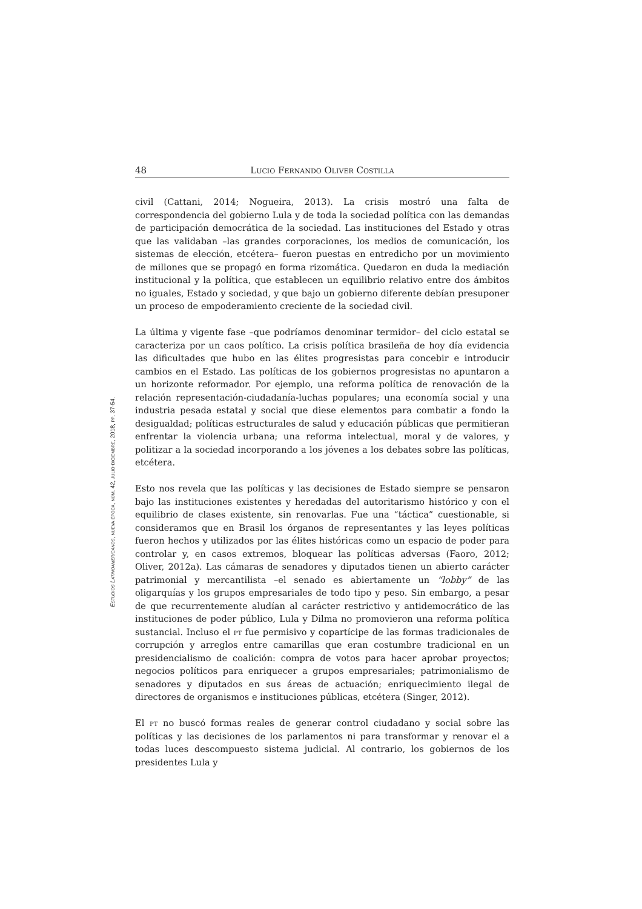48 Lucio Fernando Oliver Costilla
Estudios Latinoamericanos, nueva época, núm. 42, julio-diciembre, 2018, pp. 37-54.
civil (Cattani, 2014; Nogueira, 2013). La crisis mostró una falta de correspondencia del gobierno Lula y de toda la sociedad política con las demandas de participación democrática de la sociedad. Las instituciones del Estado y otras que las validaban –las grandes corporaciones, los medios de comunicación, los sistemas de elección, etcétera– fueron puestas en entredicho por un movimiento de millones que se propagó en forma rizomática. Quedaron en duda la mediación institucional y la política, que establecen un equilibrio relativo entre dos ámbitos no iguales, Estado y sociedad, y que bajo un gobierno diferente debían presuponer un proceso de empoderamiento creciente de la sociedad civil.
La última y vigente fase –que podríamos denominar termidor– del ciclo estatal se caracteriza por un caos político. La crisis política brasileña de hoy día evidencia las dificultades que hubo en las élites progresistas para concebir e introducir cambios en el Estado. Las políticas de los gobiernos progresistas no apuntaron a un horizonte reformador. Por ejemplo, una reforma política de renovación de la relación representación-ciudadanía-luchas populares; una economía social y una industria pesada estatal y social que diese elementos para combatir a fondo la desigualdad; políticas estructurales de salud y educación públicas que permitieran enfrentar la violencia urbana; una reforma intelectual, moral y de valores, y politizar a la sociedad incorporando a los jóvenes a los debates sobre las políticas, etcétera.
Esto nos revela que las políticas y las decisiones de Estado siempre se pensaron bajo las instituciones existentes y heredadas del autoritarismo histórico y con el equilibrio de clases existente, sin renovarlas. Fue una “táctica” cuestionable, si consideramos que en Brasil los órganos de representantes y las leyes políticas fueron hechos y utilizados por las élites históricas como un espacio de poder para controlar y, en casos extremos, bloquear las políticas adversas (Faoro, 2012; Oliver, 2012a). Las cámaras de senadores y diputados tienen un abierto carácter patrimonial y mercantilista –el senado es abiertamente un “lobby” de las oligarquías y los grupos empresariales de todo tipo y peso. Sin embargo, a pesar de que recurrentemente aludían al carácter restrictivo y antidemocrático de las instituciones de poder público, Lula y Dilma no promovieron una reforma política sustancial. Incluso el pt fue permisivo y copartícipe de las formas tradicionales de corrupción y arreglos entre camarillas que eran costumbre tradicional en un presidencialismo de coalición: compra de votos para hacer aprobar proyectos; negocios políticos para enriquecer a grupos empresariales; patrimonialismo de senadores y diputados en sus áreas de actuación; enriquecimiento ilegal de directores de organismos e instituciones públicas, etcétera (Singer, 2012).
El pt no buscó formas reales de generar control ciudadano y social sobre las políticas y las decisiones de los parlamentos ni para transformar y renovar el a todas luces descompuesto sistema judicial. Al contrario, los gobiernos de los presidentes Lula y